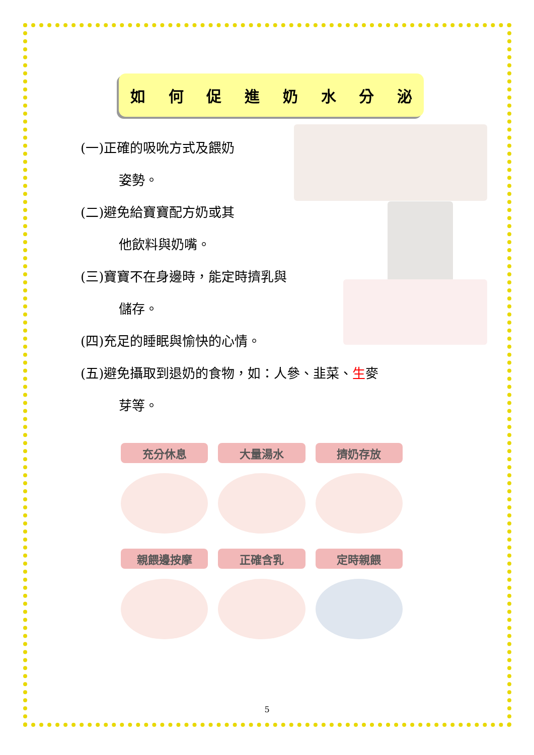如何促進奶水分泌
(一)正確的吸吮方式及餵奶
姿勢。
(二)避免給寶寶配方奶或其
他飲料與奶嘴。
(三)寶寶不在身邊時，能定時擠乳與
儲存。
(四)充足的睡眠與愉快的心情。
(五)避免攝取到退奶的食物，如：人參、韭菜、生麥
芽等。
充分休息
大量湯水
擠奶存放
親餵邊按摩
正確含乳
定時親餵
5